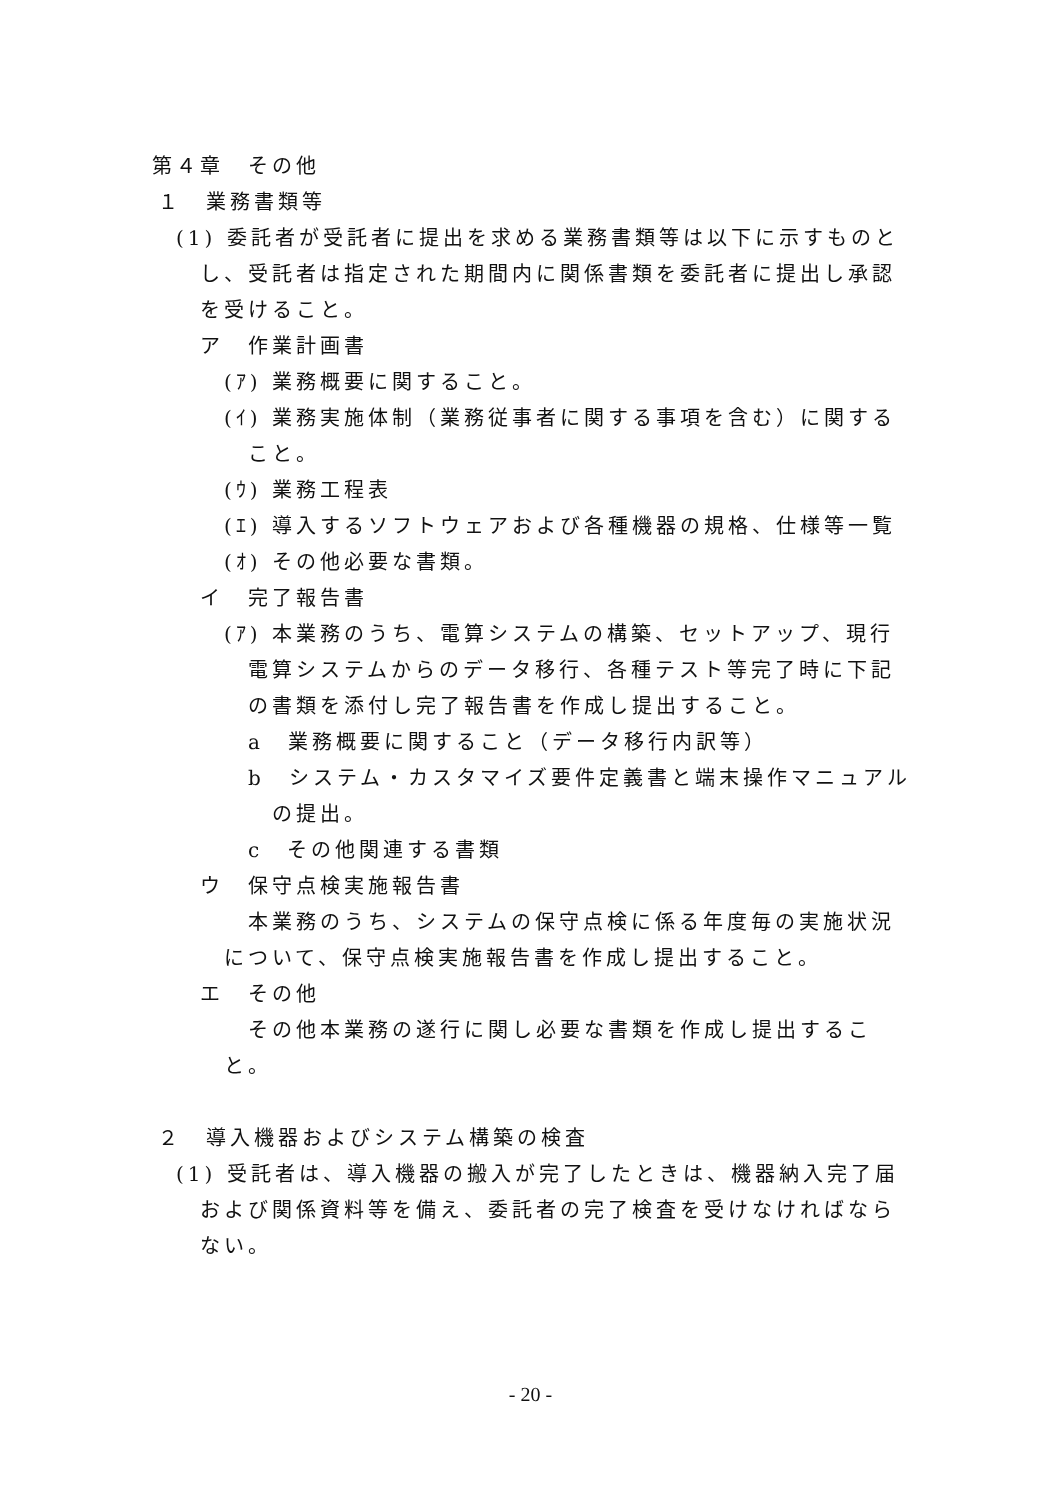第４章　その他
１　業務書類等
(1) 委託者が受託者に提出を求める業務書類等は以下に示すものとし、受託者は指定された期間内に関係書類を委託者に提出し承認を受けること。
ア　作業計画書
(ｱ) 業務概要に関すること。
(ｲ) 業務実施体制（業務従事者に関する事項を含む）に関すること。
(ｳ) 業務工程表
(ｴ) 導入するソフトウェアおよび各種機器の規格、仕様等一覧
(ｵ) その他必要な書類。
イ　完了報告書
(ｱ) 本業務のうち、電算システムの構築、セットアップ、現行電算システムからのデータ移行、各種テスト等完了時に下記の書類を添付し完了報告書を作成し提出すること。
a　業務概要に関すること（データ移行内訳等）
b　システム・カスタマイズ要件定義書と端末操作マニュアルの提出。
c　その他関連する書類
ウ　保守点検実施報告書
本業務のうち、システムの保守点検に係る年度毎の実施状況について、保守点検実施報告書を作成し提出すること。
エ　その他
その他本業務の遂行に関し必要な書類を作成し提出すること。
２　導入機器およびシステム構築の検査
(1) 受託者は、導入機器の搬入が完了したときは、機器納入完了届および関係資料等を備え、委託者の完了検査を受けなければならない。
- 20 -